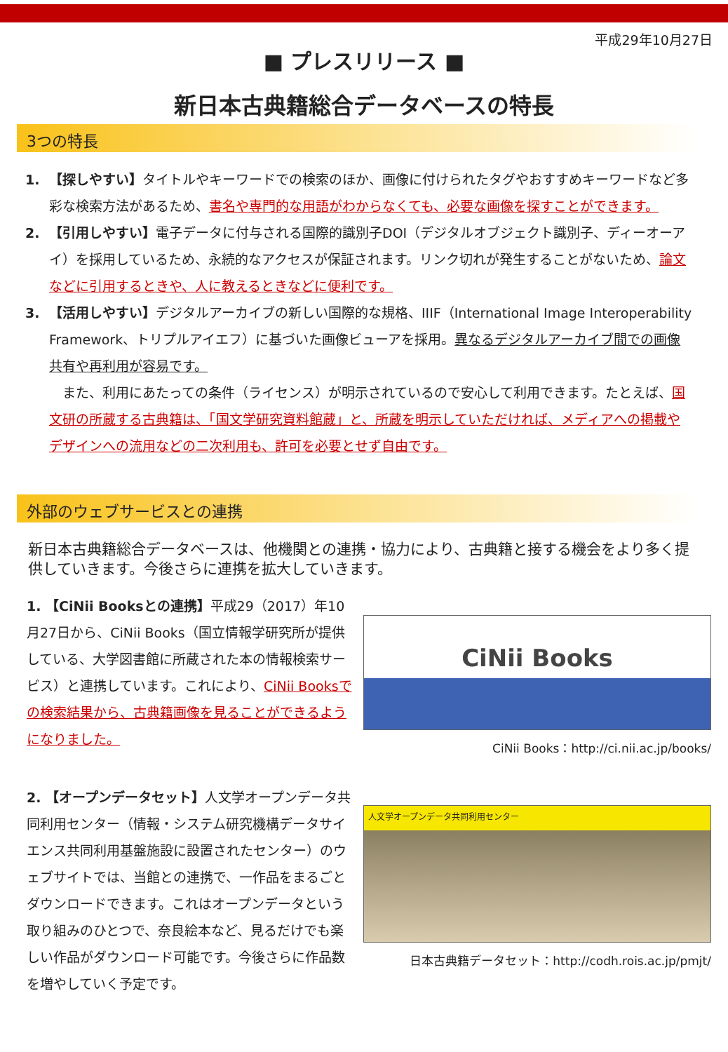平成29年10月27日
■ プレスリリース ■
新日本古典籍総合データベースの特長
3つの特長
1. 【探しやすい】タイトルやキーワードでの検索のほか、画像に付けられたタグやおすすめキーワードなど多彩な検索方法があるため、書名や専門的な用語がわからなくても、必要な画像を探すことができます。
2. 【引用しやすい】電子データに付与される国際的識別子DOI（デジタルオブジェクト識別子、ディーオーアイ）を採用しているため、永続的なアクセスが保証されます。リンク切れが発生することがないため、論文などに引用するときや、人に教えるときなどに便利です。
3. 【活用しやすい】デジタルアーカイブの新しい国際的な規格、IIIF（International Image Interoperability Framework、トリプルアイエフ）に基づいた画像ビューアを採用。異なるデジタルアーカイブ間での画像共有や再利用が容易です。
　また、利用にあたっての条件（ライセンス）が明示されているので安心して利用できます。たとえば、国文研の所蔵する古典籍は、「国文学研究資料館蔵」と、所蔵を明示していただければ、メディアへの掲載やデザインへの流用などの二次利用も、許可を必要とせず自由です。
外部のウェブサービスとの連携
新日本古典籍総合データベースは、他機関との連携・協力により、古典籍と接する機会をより多く提供していきます。今後さらに連携を拡大していきます。
1. 【CiNii Booksとの連携】平成29（2017）年10月27日から、CiNii Books（国立情報学研究所が提供している、大学図書館に所蔵された本の情報検索サービス）と連携しています。これにより、CiNii Booksでの検索結果から、古典籍画像を見ることができるようになりました。
CiNii Books
CiNii Books：http://ci.nii.ac.jp/books/
2. 【オープンデータセット】人文学オープンデータ共同利用センター（情報・システム研究機構データサイエンス共同利用基盤施設に設置されたセンター）のウェブサイトでは、当館との連携で、一作品をまるごとダウンロードできます。これはオープンデータという取り組みのひとつで、奈良絵本など、見るだけでも楽しい作品がダウンロード可能です。今後さらに作品数を増やしていく予定です。
人文学オープンデータ共同利用センター
日本古典籍データセット：http://codh.rois.ac.jp/pmjt/